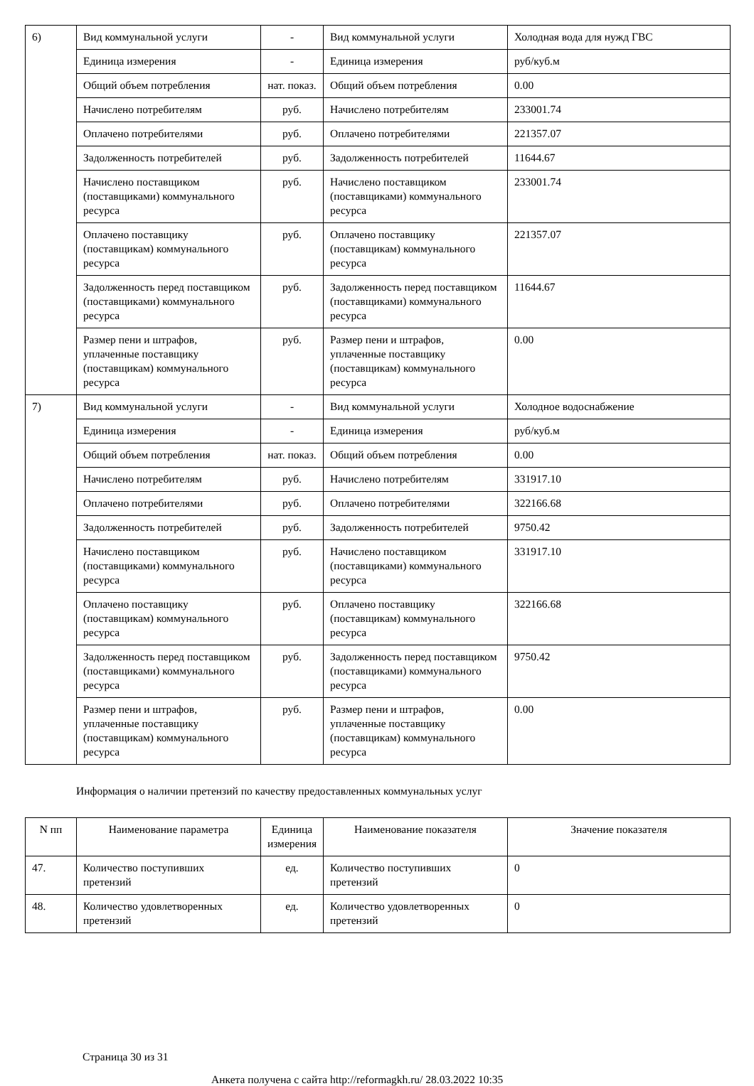| 6) | Вид коммунальной услуги | - | Вид коммунальной услуги | Холодная вода для нужд ГВС |
| | Единица измерения | - | Единица измерения | руб/куб.м |
| | Общий объем потребления | нат. показ. | Общий объем потребления | 0.00 |
| | Начислено потребителям | руб. | Начислено потребителям | 233001.74 |
| | Оплачено потребителями | руб. | Оплачено потребителями | 221357.07 |
| | Задолженность потребителей | руб. | Задолженность потребителей | 11644.67 |
| | Начислено поставщиком (поставщиками) коммунального ресурса | руб. | Начислено поставщиком (поставщиками) коммунального ресурса | 233001.74 |
| | Оплачено поставщику (поставщикам) коммунального ресурса | руб. | Оплачено поставщику (поставщикам) коммунального ресурса | 221357.07 |
| | Задолженность перед поставщиком (поставщиками) коммунального ресурса | руб. | Задолженность перед поставщиком (поставщиками) коммунального ресурса | 11644.67 |
| | Размер пени и штрафов, уплаченные поставщику (поставщикам) коммунального ресурса | руб. | Размер пени и штрафов, уплаченные поставщику (поставщикам) коммунального ресурса | 0.00 |
| 7) | Вид коммунальной услуги | - | Вид коммунальной услуги | Холодное водоснабжение |
| | Единица измерения | - | Единица измерения | руб/куб.м |
| | Общий объем потребления | нат. показ. | Общий объем потребления | 0.00 |
| | Начислено потребителям | руб. | Начислено потребителям | 331917.10 |
| | Оплачено потребителями | руб. | Оплачено потребителями | 322166.68 |
| | Задолженность потребителей | руб. | Задолженность потребителей | 9750.42 |
| | Начислено поставщиком (поставщиками) коммунального ресурса | руб. | Начислено поставщиком (поставщиками) коммунального ресурса | 331917.10 |
| | Оплачено поставщику (поставщикам) коммунального ресурса | руб. | Оплачено поставщику (поставщикам) коммунального ресурса | 322166.68 |
| | Задолженность перед поставщиком (поставщиками) коммунального ресурса | руб. | Задолженность перед поставщиком (поставщиками) коммунального ресурса | 9750.42 |
| | Размер пени и штрафов, уплаченные поставщику (поставщикам) коммунального ресурса | руб. | Размер пени и штрафов, уплаченные поставщику (поставщикам) коммунального ресурса | 0.00 |
Информация о наличии претензий по качеству предоставленных коммунальных услуг
| N пп | Наименование параметра | Единица измерения | Наименование показателя | Значение показателя |
| --- | --- | --- | --- | --- |
| 47. | Количество поступивших претензий | ед. | Количество поступивших претензий | 0 |
| 48. | Количество удовлетворенных претензий | ед. | Количество удовлетворенных претензий | 0 |
Страница 30 из 31
Анкета получена с сайта http://reformagkh.ru/ 28.03.2022 10:35